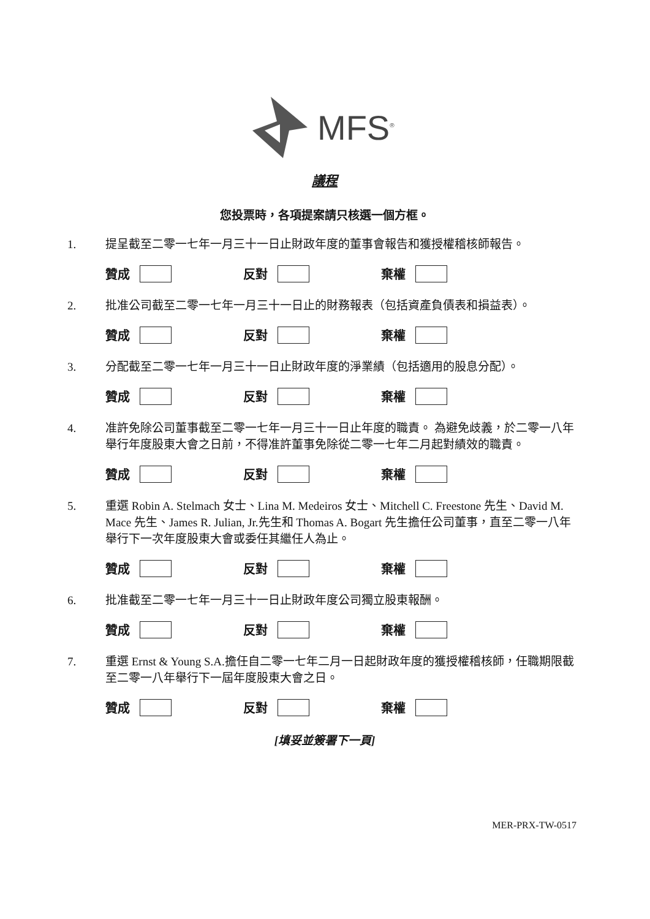MFS<sup>®</sup>
議程
您投票時，各項提案請只核選一個方框。
1. 提呈截至二零一七年一月三十一日止財政年度的董事會報告和獲授權稽核師報告。
贊成 反對 棄權
2. 批准公司截至二零一七年一月三十一日止的財務報表（包括資產負債表和損益表）。
贊成 反對 棄權
3. 分配截至二零一七年一月三十一日止財政年度的淨業績（包括適用的股息分配）。
贊成 反對 棄權
4. 准許免除公司董事截至二零一七年一月三十一日止年度的職責。 為避免歧義，於二零一八年舉行年度股東大會之日前，不得准許董事免除從二零一七年二月起對績效的職責。
贊成 反對 棄權
5. 重選 Robin A. Stelmach 女士、Lina M. Medeiros 女士、Mitchell C. Freestone 先生、David M. Mace 先生、James R. Julian, Jr.先生和 Thomas A. Bogart 先生擔任公司董事，直至二零一八年舉行下一次年度股東大會或委任其繼任人為止。
贊成 反對 棄權
6. 批准截至二零一七年一月三十一日止財政年度公司獨立股東報酬。
贊成 反對 棄權
7. 重選 Ernst & Young S.A.擔任自二零一七年二月一日起財政年度的獲授權稽核師，任職期限截至二零一八年舉行下一屆年度股東大會之日。
贊成 反對 棄權
[填妥並簽署下一頁]
MER-PRX-TW-0517